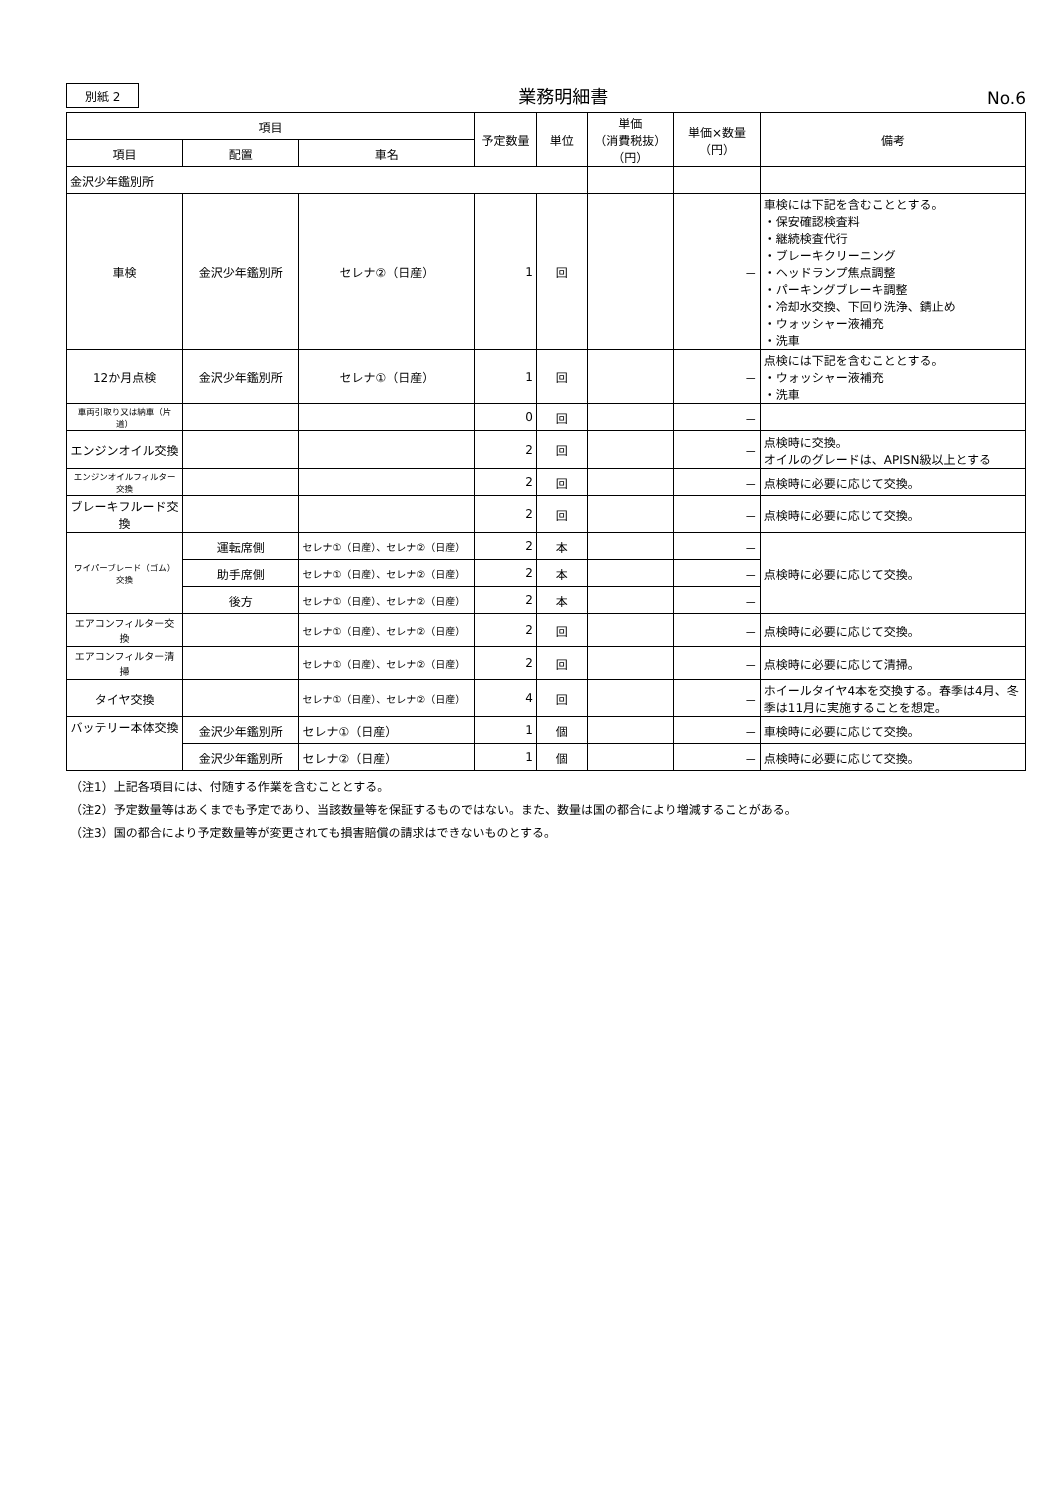別紙 2 業務明細書 No.6
| 項目 | | | 予定数量 | 単位 | 単価 （消費税抜） （円） | 単価×数量 （円） | 備考 |
| --- | --- | --- | --- | --- | --- | --- | --- |
| 項目 | 配置 | 車名 | | | | | |
| 金沢少年鑑別所 | | | | | | | |
| 車検 | 金沢少年鑑別所 | セレナ②（日産） | 1 | 回 | | － | 車検には下記を含むこととする。 ・保安確認検査料 ・継続検査代行 ・ブレーキクリーニング ・ヘッドランプ焦点調整 ・パーキングブレーキ調整 ・冷却水交換、下回り洗浄、錆止め ・ウォッシャー液補充 ・洗車 |
| 12か月点検 | 金沢少年鑑別所 | セレナ①（日産） | 1 | 回 | | － | 点検には下記を含むこととする。 ・ウォッシャー液補充 ・洗車 |
| 車両引取り又は納車（片道） | | | 0 | 回 | | － | |
| エンジンオイル交換 | | | 2 | 回 | | － | 点検時に交換。 オイルのグレードは、APISN級以上とする |
| エンジンオイルフィルター交換 | | | 2 | 回 | | － | 点検時に必要に応じて交換。 |
| ブレーキフルード交換 | | | 2 | 回 | | － | 点検時に必要に応じて交換。 |
| ワイパーブレード（ゴム）交換 | 運転席側 | セレナ①（日産）、セレナ②（日産） | 2 | 本 | | － | 点検時に必要に応じて交換。 |
| | 助手席側 | セレナ①（日産）、セレナ②（日産） | 2 | 本 | | － | |
| | 後方 | セレナ①（日産）、セレナ②（日産） | 2 | 本 | | － | |
| エアコンフィルター交換 | | セレナ①（日産）、セレナ②（日産） | 2 | 回 | | － | 点検時に必要に応じて交換。 |
| エアコンフィルター清掃 | | セレナ①（日産）、セレナ②（日産） | 2 | 回 | | － | 点検時に必要に応じて清掃。 |
| タイヤ交換 | | セレナ①（日産）、セレナ②（日産） | 4 | 回 | | － | ホイールタイヤ4本を交換する。春季は4月、冬季は11月に実施することを想定。 |
| バッテリー本体交換 | 金沢少年鑑別所 | セレナ①（日産） | 1 | 個 | | － | 車検時に必要に応じて交換。 |
| | 金沢少年鑑別所 | セレナ②（日産） | 1 | 個 | | － | 点検時に必要に応じて交換。 |
（注1）上記各項目には、付随する作業を含むこととする。
（注2）予定数量等はあくまでも予定であり、当該数量等を保証するものではない。また、数量は国の都合により増減することがある。
（注3）国の都合により予定数量等が変更されても損害賠償の請求はできないものとする。